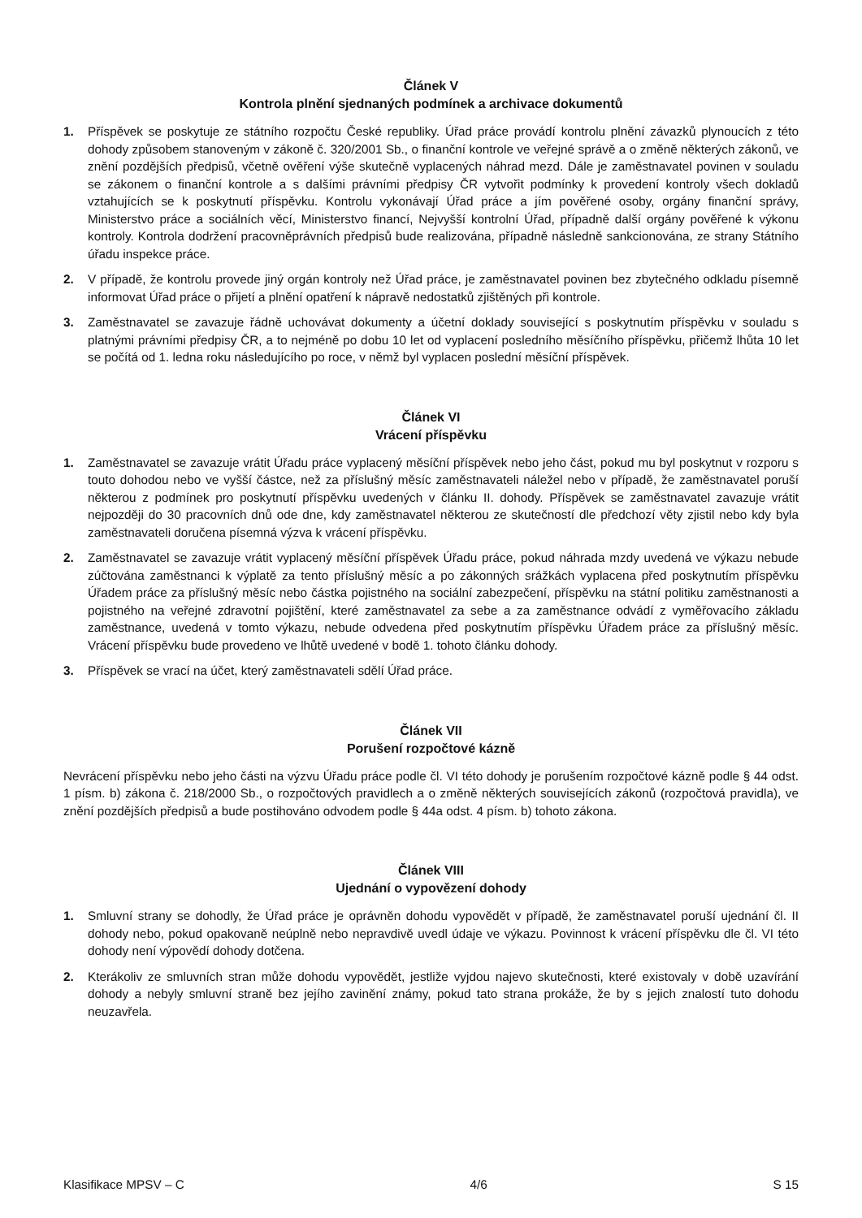Článek V
Kontrola plnění sjednaných podmínek a archivace dokumentů
1. Příspěvek se poskytuje ze státního rozpočtu České republiky. Úřad práce provádí kontrolu plnění závazků plynoucích z této dohody způsobem stanoveným v zákoně č. 320/2001 Sb., o finanční kontrole ve veřejné správě a o změně některých zákonů, ve znění pozdějších předpisů, včetně ověření výše skutečně vyplacených náhrad mezd. Dále je zaměstnavatel povinen v souladu se zákonem o finanční kontrole a s dalšími právními předpisy ČR vytvořit podmínky k provedení kontroly všech dokladů vztahujících se k poskytnutí příspěvku. Kontrolu vykonávají Úřad práce a jím pověřené osoby, orgány finanční správy, Ministerstvo práce a sociálních věcí, Ministerstvo financí, Nejvyšší kontrolní Úřad, případně další orgány pověřené k výkonu kontroly. Kontrola dodržení pracovněprávních předpisů bude realizována, případně následně sankcionována, ze strany Státního úřadu inspekce práce.
2. V případě, že kontrolu provede jiný orgán kontroly než Úřad práce, je zaměstnavatel povinen bez zbytečného odkladu písemně informovat Úřad práce o přijetí a plnění opatření k nápravě nedostatků zjištěných při kontrole.
3. Zaměstnavatel se zavazuje řádně uchovávat dokumenty a účetní doklady související s poskytnutím příspěvku v souladu s platnými právními předpisy ČR, a to nejméně po dobu 10 let od vyplacení posledního měsíčního příspěvku, přičemž lhůta 10 let se počítá od 1. ledna roku následujícího po roce, v němž byl vyplacen poslední měsíční příspěvek.
Článek VI
Vrácení příspěvku
1. Zaměstnavatel se zavazuje vrátit Úřadu práce vyplacený měsíční příspěvek nebo jeho část, pokud mu byl poskytnut v rozporu s touto dohodou nebo ve vyšší částce, než za příslušný měsíc zaměstnavateli náležel nebo v případě, že zaměstnavatel poruší některou z podmínek pro poskytnutí příspěvku uvedených v článku II. dohody. Příspěvek se zaměstnavatel zavazuje vrátit nejpozději do 30 pracovních dnů ode dne, kdy zaměstnavatel některou ze skutečností dle předchozí věty zjistil nebo kdy byla zaměstnavateli doručena písemná výzva k vrácení příspěvku.
2. Zaměstnavatel se zavazuje vrátit vyplacený měsíční příspěvek Úřadu práce, pokud náhrada mzdy uvedená ve výkazu nebude zúčtována zaměstnanci k výplatě za tento příslušný měsíc a po zákonných srážkách vyplacena před poskytnutím příspěvku Úřadem práce za příslušný měsíc nebo částka pojistného na sociální zabezpečení, příspěvku na státní politiku zaměstnanosti a pojistného na veřejné zdravotní pojištění, které zaměstnavatel za sebe a za zaměstnance odvádí z vyměřovacího základu zaměstnance, uvedená v tomto výkazu, nebude odvedena před poskytnutím příspěvku Úřadem práce za příslušný měsíc. Vrácení příspěvku bude provedeno ve lhůtě uvedené v bodě 1. tohoto článku dohody.
3. Příspěvek se vrací na účet, který zaměstnavateli sdělí Úřad práce.
Článek VII
Porušení rozpočtové kázně
Nevrácení příspěvku nebo jeho části na výzvu Úřadu práce podle čl. VI této dohody je porušením rozpočtové kázně podle § 44 odst. 1 písm. b) zákona č. 218/2000 Sb., o rozpočtových pravidlech a o změně některých souvisejících zákonů (rozpočtová pravidla), ve znění pozdějších předpisů a bude postihováno odvodem podle § 44a odst. 4 písm. b) tohoto zákona.
Článek VIII
Ujednání o vypovězení dohody
1. Smluvní strany se dohodly, že Úřad práce je oprávněn dohodu vypovědět v případě, že zaměstnavatel poruší ujednání čl. II dohody nebo, pokud opakovaně neúplně nebo nepravdivě uvedl údaje ve výkazu. Povinnost k vrácení příspěvku dle čl. VI této dohody není výpovědí dohody dotčena.
2. Kterákoliv ze smluvních stran může dohodu vypovědět, jestliže vyjdou najevo skutečnosti, které existovaly v době uzavírání dohody a nebyly smluvní straně bez jejího zavinění známy, pokud tato strana prokáže, že by s jejich znalostí tuto dohodu neuzavřela.
Klasifikace MPSV – C 4/6 S 15